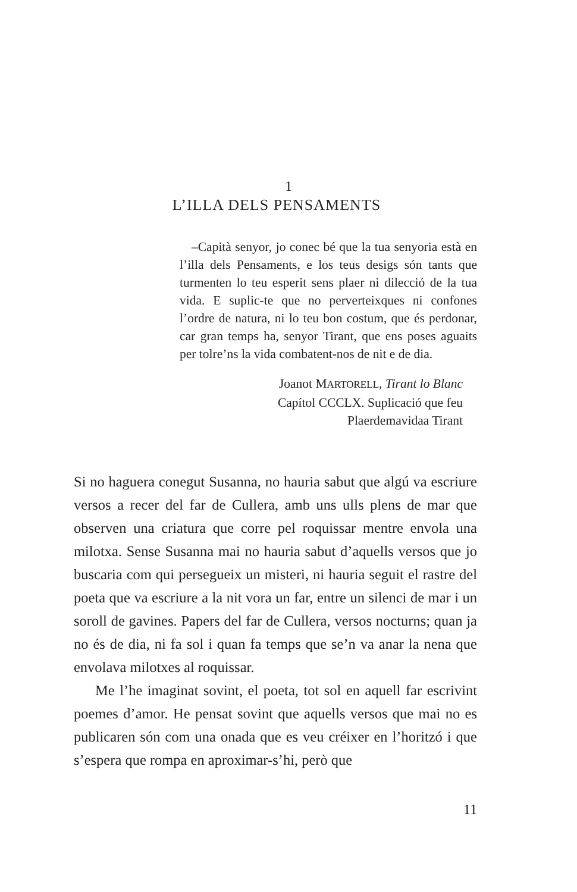1
L’ILLA DELS PENSAMENTS
–Capità senyor, jo conec bé que la tua senyoria està en l’illa dels Pensaments, e los teus desigs són tants que turmenten lo teu esperit sens plaer ni dilecció de la tua vida. E suplic-te que no perverteixques ni confones l’ordre de natura, ni lo teu bon costum, que és perdonar, car gran temps ha, senyor Tirant, que ens poses aguaits per tolre’ns la vida combatent-nos de nit e de dia.
Joanot MARTORELL, Tirant lo Blanc
Capítol CCCLX. Suplicació que feu
Plaerdemavidaa Tirant
Si no haguera conegut Susanna, no hauria sabut que algú va escriure versos a recer del far de Cullera, amb uns ulls plens de mar que observen una criatura que corre pel roquissar mentre envola una milotxa. Sense Susanna mai no hauria sabut d’aquells versos que jo buscaria com qui persegueix un misteri, ni hauria seguit el rastre del poeta que va escriure a la nit vora un far, entre un silenci de mar i un soroll de gavines. Papers del far de Cullera, versos nocturns; quan ja no és de dia, ni fa sol i quan fa temps que se’n va anar la nena que envolava milotxes al roquissar.
Me l’he imaginat sovint, el poeta, tot sol en aquell far escrivint poemes d’amor. He pensat sovint que aquells versos que mai no es publicaren són com una onada que es veu créixer en l’horitzó i que s’espera que rompa en aproximar-s’hi, però que
11